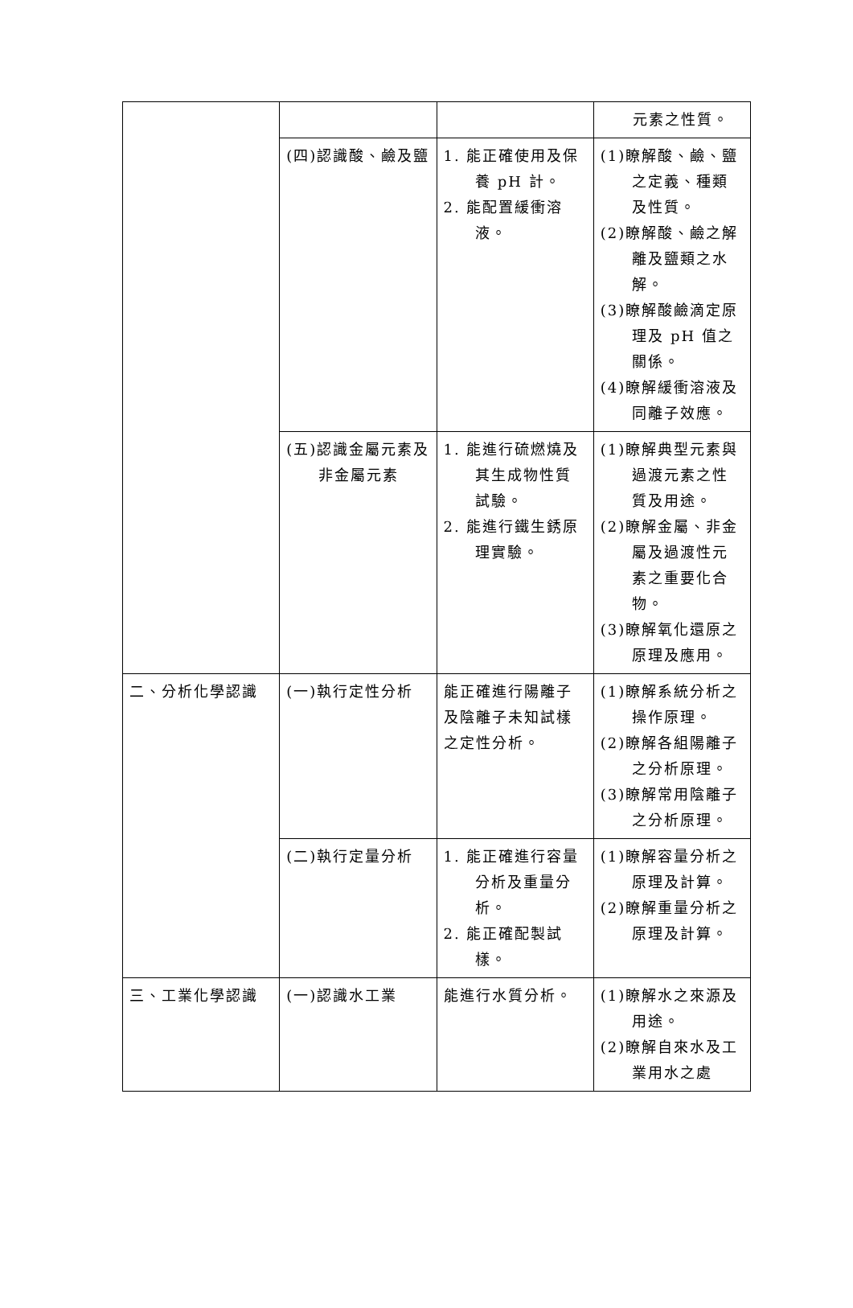| | | | 元素之性質。 |
| | (四)認識酸、鹼及鹽 | 1. 能正確使用及保養 pH 計。 2. 能配置緩衝溶液。 | (1)瞭解酸、鹼、鹽之定義、種類及性質。 (2)瞭解酸、鹼之解離及鹽類之水解。 (3)瞭解酸鹼滴定原理及 pH 值之關係。 (4)瞭解緩衝溶液及同離子效應。 |
| | (五)認識金屬元素及非金屬元素 | 1. 能進行硫燃燒及其生成物性質試驗。 2. 能進行鐵生銹原理實驗。 | (1)瞭解典型元素與過渡元素之性質及用途。 (2)瞭解金屬、非金屬及過渡性元素之重要化合物。 (3)瞭解氧化還原之原理及應用。 |
| 二、分析化學認識 | (一)執行定性分析 | 能正確進行陽離子及陰離子未知試樣之定性分析。 | (1)瞭解系統分析之操作原理。 (2)瞭解各組陽離子之分析原理。 (3)瞭解常用陰離子之分析原理。 |
| | (二)執行定量分析 | 1. 能正確進行容量分析及重量分析。 2. 能正確配製試樣。 | (1)瞭解容量分析之原理及計算。 (2)瞭解重量分析之原理及計算。 |
| 三、工業化學認識 | (一)認識水工業 | 能進行水質分析。 | (1)瞭解水之來源及用途。 (2)瞭解自來水及工業用水之處 |